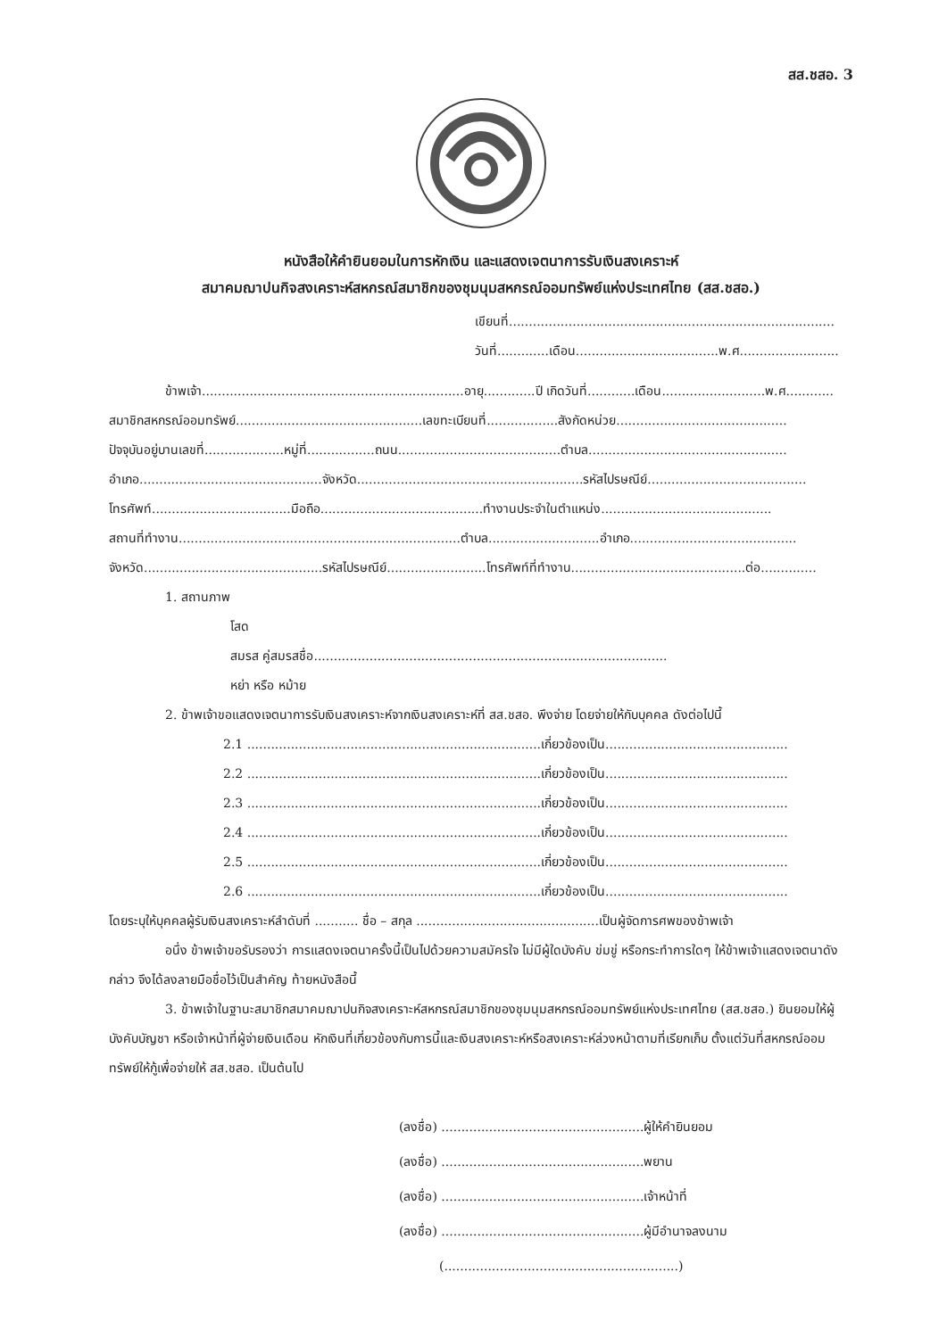สส.ชสอ. 3
หนังสือให้คำยินยอมในการหักเงิน และแสดงเจตนาการรับเงินสงเคราะห์
สมาคมฌาปนกิจสงเคราะห์สหกรณ์สมาชิกของชุมนุมสหกรณ์ออมทรัพย์แห่งประเทศไทย (สส.ชสอ.)
เขียนที่..................................................................................
วันที่.............เดือน....................................พ.ศ.........................
ข้าพเจ้า..................................................................อายุ.............ปี เกิดวันที่............เดือน..........................พ.ศ............
สมาชิกสหกรณ์ออมทรัพย์...............................................เลขทะเบียนที่..................สังกัดหน่วย...........................................
ปัจจุบันอยู่บานเลขที่....................หมู่ที่.................ถนน.........................................ตำบล..................................................
อำเภอ..............................................จังหวัด.........................................................รหัสไปรษณีย์........................................
โทรศัพท์...................................มือถือ.........................................ทำงานประจำในตำแหน่ง...........................................
สถานที่ทำงาน.......................................................................ตำบล............................อำเภอ..........................................
จังหวัด.............................................รหัสไปรษณีย์.........................โทรศัพท์ที่ทำงาน............................................ต่อ..............
1. สถานภาพ
โสด
สมรส คู่สมรสชื่อ.........................................................................................
หย่า หรือ หม้าย
2. ข้าพเจ้าขอแสดงเจตนาการรับเงินสงเคราะห์จากเงินสงเคราะห์ที่ สส.ชสอ. พึงจ่าย โดยจ่ายให้กับบุคคล ดังต่อไปนี้
2.1 ..........................................................................เกี่ยวข้องเป็น..............................................
2.2 ..........................................................................เกี่ยวข้องเป็น..............................................
2.3 ..........................................................................เกี่ยวข้องเป็น..............................................
2.4 ..........................................................................เกี่ยวข้องเป็น..............................................
2.5 ..........................................................................เกี่ยวข้องเป็น..............................................
2.6 ..........................................................................เกี่ยวข้องเป็น..............................................
โดยระบุให้บุคคลผู้รับเงินสงเคราะห์ลำดับที่ ........... ชื่อ – สกุล ..............................................เป็นผู้จัดการศพของข้าพเจ้า
อนึ่ง ข้าพเจ้าขอรับรองว่า การแสดงเจตนาครั้งนี้เป็นไปด้วยความสมัครใจ ไม่มีผู้ใดบังคับ ข่มขู่ หรือกระทำการใดๆ ให้ข้าพเจ้าแสดงเจตนาดังกล่าว จึงได้ลงลายมือชื่อไว้เป็นสำคัญ ท้ายหนังสือนี้
3. ข้าพเจ้าในฐานะสมาชิกสมาคมฌาปนกิจสงเคราะห์สหกรณ์สมาชิกของชุมนุมสหกรณ์ออมทรัพย์แห่งประเทศไทย (สส.ชสอ.) ยินยอมให้ผู้บังคับบัญชา หรือเจ้าหน้าที่ผู้จ่ายเงินเดือน หักเงินที่เกี่ยวข้องกับการนี้และเงินสงเคราะห์หรือสงเคราะห์ล่วงหน้าตามที่เรียกเก็บ ตั้งแต่วันที่สหกรณ์ออมทรัพย์ให้กู้เพื่อจ่ายให้ สส.ชสอ. เป็นต้นไป
(ลงชื่อ) ...................................................ผู้ให้คำยินยอม
(ลงชื่อ) ...................................................พยาน
(ลงชื่อ) ...................................................เจ้าหน้าที่
(ลงชื่อ) ...................................................ผู้มีอำนาจลงนาม
(...........................................................)